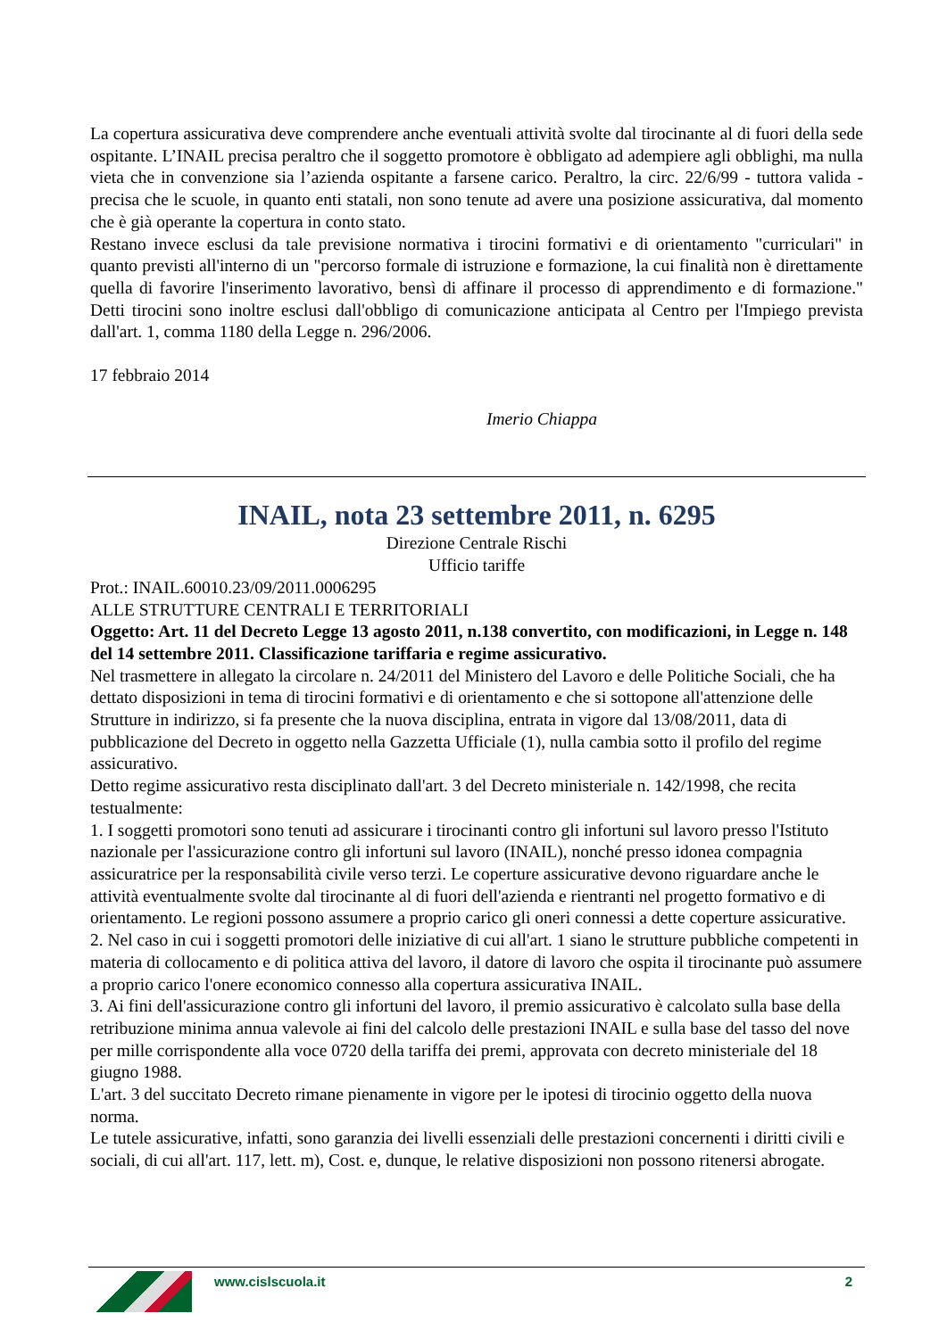La copertura assicurativa deve comprendere anche eventuali attività svolte dal tirocinante al di fuori della sede ospitante. L’INAIL precisa peraltro che il soggetto promotore è obbligato ad adempiere agli obblighi, ma nulla vieta che in convenzione sia l’azienda ospitante a farsene carico. Peraltro, la circ. 22/6/99 - tuttora valida - precisa che le scuole, in quanto enti statali, non sono tenute ad avere una posizione assicurativa, dal momento che è già operante la copertura in conto stato.
Restano invece esclusi da tale previsione normativa i tirocini formativi e di orientamento "curriculari" in quanto previsti all'interno di un "percorso formale di istruzione e formazione, la cui finalità non è direttamente quella di favorire l'inserimento lavorativo, bensì di affinare il processo di apprendimento e di formazione." Detti tirocini sono inoltre esclusi dall'obbligo di comunicazione anticipata al Centro per l'Impiego prevista dall'art. 1, comma 1180 della Legge n. 296/2006.
17 febbraio 2014
Imerio Chiappa
INAIL, nota 23 settembre 2011, n. 6295
Direzione Centrale Rischi
Ufficio tariffe
Prot.: INAIL.60010.23/09/2011.0006295
ALLE STRUTTURE CENTRALI E TERRITORIALI
Oggetto: Art. 11 del Decreto Legge 13 agosto 2011, n.138 convertito, con modificazioni, in Legge n. 148 del 14 settembre 2011. Classificazione tariffaria e regime assicurativo.
Nel trasmettere in allegato la circolare n. 24/2011 del Ministero del Lavoro e delle Politiche Sociali, che ha dettato disposizioni in tema di tirocini formativi e di orientamento e che si sottopone all'attenzione delle Strutture in indirizzo, si fa presente che la nuova disciplina, entrata in vigore dal 13/08/2011, data di pubblicazione del Decreto in oggetto nella Gazzetta Ufficiale (1), nulla cambia sotto il profilo del regime assicurativo.
Detto regime assicurativo resta disciplinato dall'art. 3 del Decreto ministeriale n. 142/1998, che recita testualmente:
1. I soggetti promotori sono tenuti ad assicurare i tirocinanti contro gli infortuni sul lavoro presso l'Istituto nazionale per l'assicurazione contro gli infortuni sul lavoro (INAIL), nonché presso idonea compagnia assicuratrice per la responsabilità civile verso terzi. Le coperture assicurative devono riguardare anche le attività eventualmente svolte dal tirocinante al di fuori dell'azienda e rientranti nel progetto formativo e di orientamento. Le regioni possono assumere a proprio carico gli oneri connessi a dette coperture assicurative.
2. Nel caso in cui i soggetti promotori delle iniziative di cui all'art. 1 siano le strutture pubbliche competenti in materia di collocamento e di politica attiva del lavoro, il datore di lavoro che ospita il tirocinante può assumere a proprio carico l'onere economico connesso alla copertura assicurativa INAIL.
3. Ai fini dell'assicurazione contro gli infortuni del lavoro, il premio assicurativo è calcolato sulla base della retribuzione minima annua valevole ai fini del calcolo delle prestazioni INAIL e sulla base del tasso del nove per mille corrispondente alla voce 0720 della tariffa dei premi, approvata con decreto ministeriale del 18 giugno 1988.
L'art. 3 del succitato Decreto rimane pienamente in vigore per le ipotesi di tirocinio oggetto della nuova norma.
Le tutele assicurative, infatti, sono garanzia dei livelli essenziali delle prestazioni concernenti i diritti civili e sociali, di cui all'art. 117, lett. m), Cost. e, dunque, le relative disposizioni non possono ritenersi abrogate.
www.cislscuola.it 2